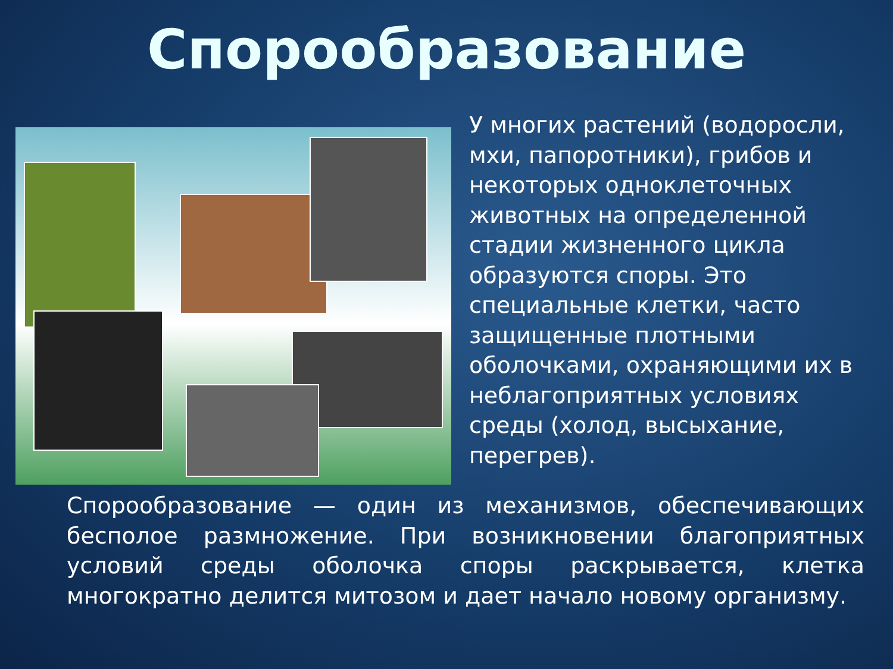Спорообразование
У многих растений (водоросли, мхи, папоротники), грибов и некоторых одноклеточных животных на определенной стадии жизненного цикла образуются споры. Это специальные клетки, часто защищенные плотными оболочками, охраняющими их в неблагоприятных условиях среды (холод, высыхание, перегрев).
Спорообразование — один из механизмов, обеспечивающих бесполое размножение. При возникновении благоприятных условий среды оболочка споры раскрывается, клетка многократно делится митозом и дает начало новому организму.